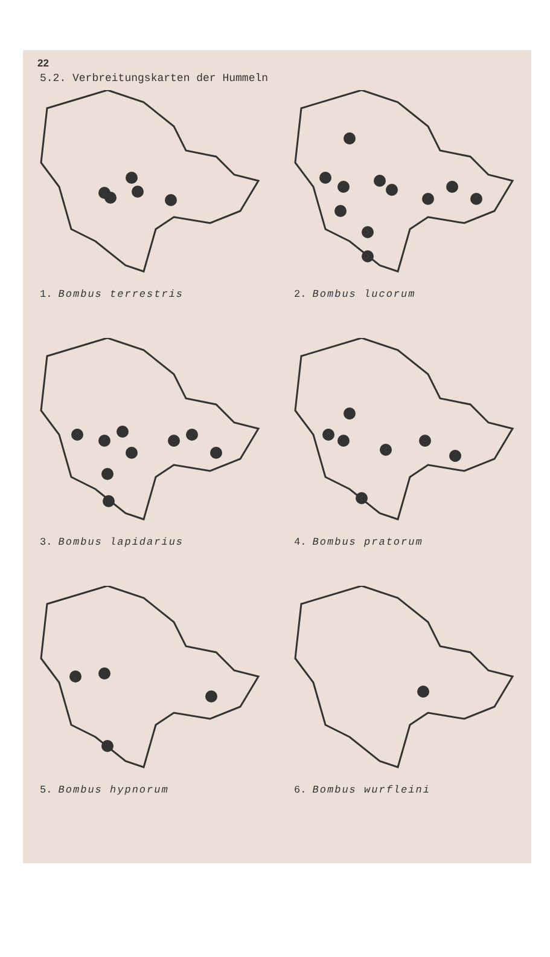22
5.2. Verbreitungskarten der Hummeln
1. Bombus terrestris
2. Bombus lucorum
3. Bombus lapidarius
4. Bombus pratorum
5. Bombus hypnorum
6. Bombus wurfleini